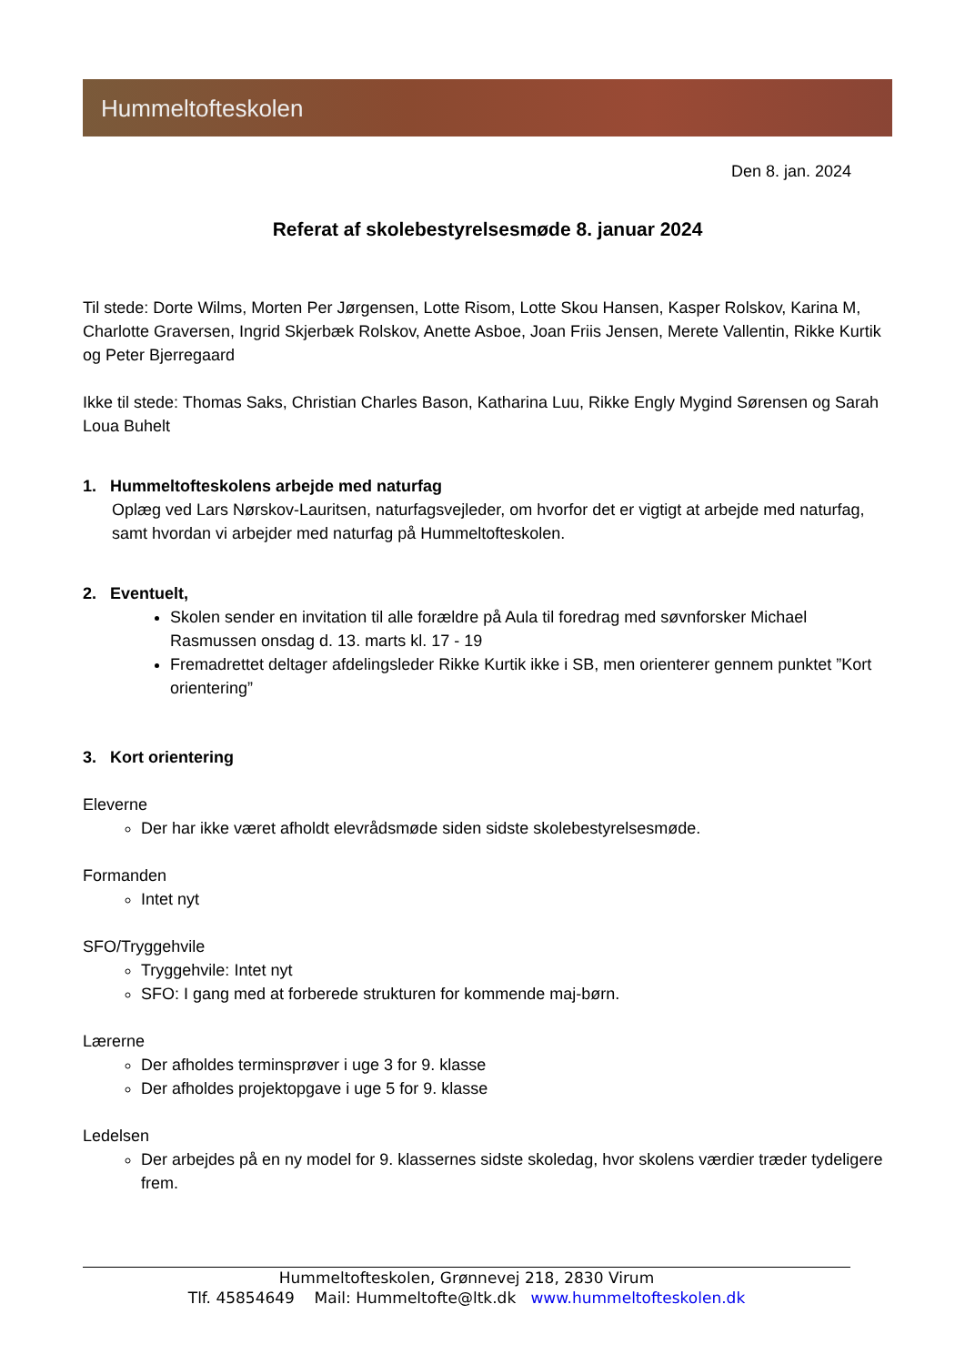Hummeltofteskolen
Den 8. jan. 2024
Referat af skolebestyrelsesmøde 8. januar 2024
Til stede: Dorte Wilms, Morten Per Jørgensen, Lotte Risom, Lotte Skou Hansen, Kasper Rolskov, Karina M, Charlotte Graversen, Ingrid Skjerbæk Rolskov, Anette Asboe, Joan Friis Jensen, Merete Vallentin, Rikke Kurtik og Peter Bjerregaard
Ikke til stede: Thomas Saks, Christian Charles Bason, Katharina Luu, Rikke Engly Mygind Sørensen og Sarah Loua Buhelt
1. Hummeltofteskolens arbejde med naturfag
Oplæg ved Lars Nørskov-Lauritsen, naturfagsvejleder, om hvorfor det er vigtigt at arbejde med naturfag, samt hvordan vi arbejder med naturfag på Hummeltofteskolen.
2. Eventuelt,
Skolen sender en invitation til alle forældre på Aula til foredrag med søvnforsker Michael Rasmussen onsdag d. 13. marts kl. 17 - 19
Fremadrettet deltager afdelingsleder Rikke Kurtik ikke i SB, men orienterer gennem punktet ”Kort orientering”
3. Kort orientering
Eleverne
Der har ikke været afholdt elevrådsmøde siden sidste skolebestyrelsesmøde.
Formanden
Intet nyt
SFO/Tryggehvile
Tryggehvile: Intet nyt
SFO: I gang med at forberede strukturen for kommende maj-børn.
Lærerne
Der afholdes terminsprøver i uge 3 for 9. klasse
Der afholdes projektopgave i uge 5 for 9. klasse
Ledelsen
Der arbejdes på en ny model for 9. klassernes sidste skoledag, hvor skolens værdier træder tydeligere frem.
Hummeltofteskolen, Grønnevej 218, 2830 Virum
Tlf. 45854649 Mail: Hummeltofte@ltk.dk www.hummeltofteskolen.dk